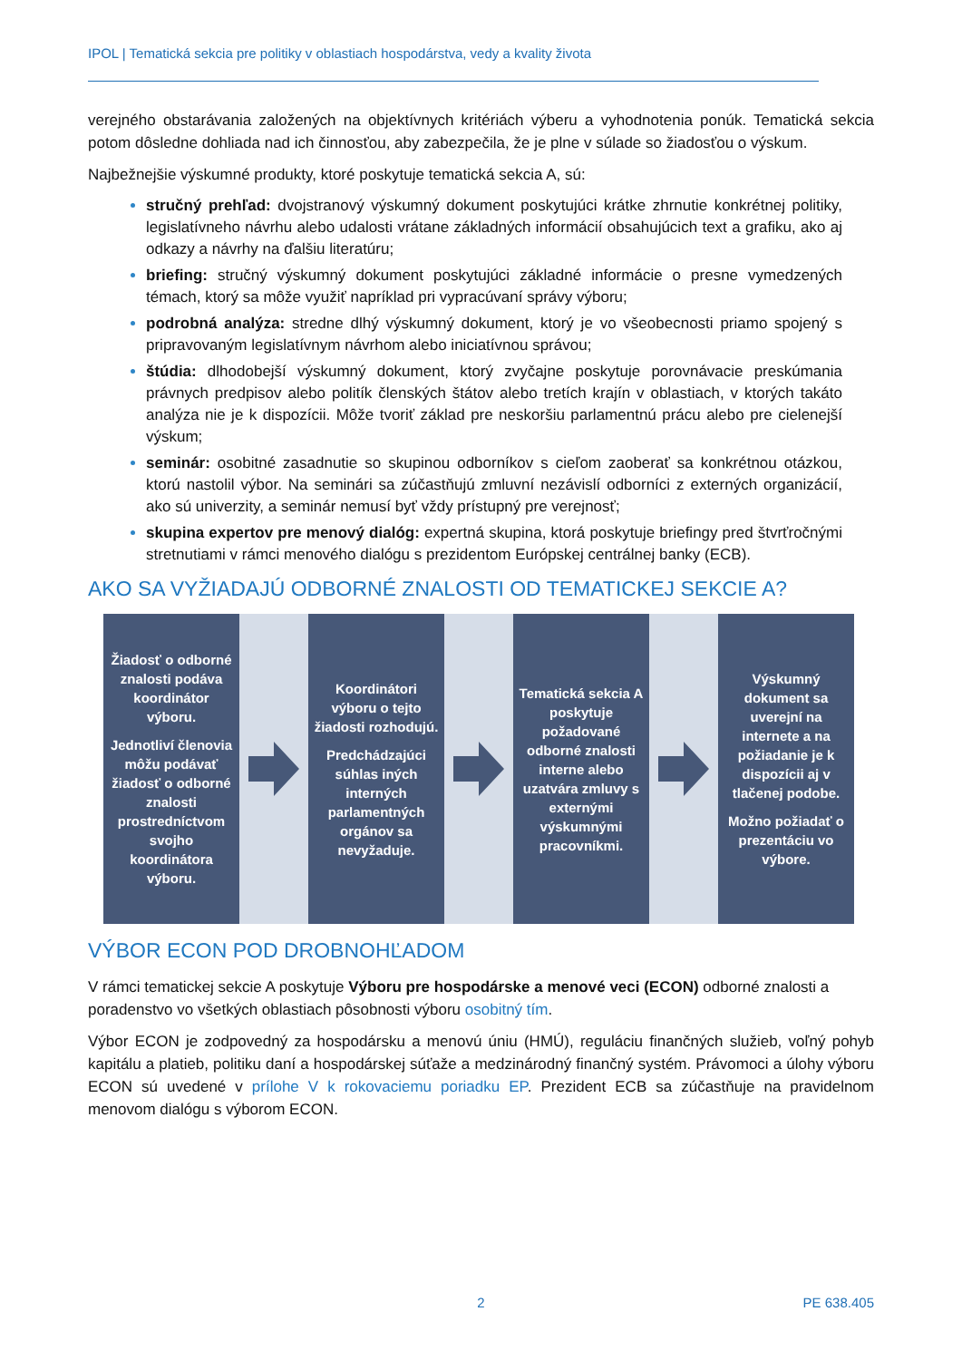IPOL | Tematická sekcia pre politiky v oblastiach hospodárstva, vedy a kvality života
verejného obstarávania založených na objektívnych kritériách výberu a vyhodnotenia ponúk. Tematická sekcia potom dôsledne dohliada nad ich činnosťou, aby zabezpečila, že je plne v súlade so žiadosťou o výskum.
Najbežnejšie výskumné produkty, ktoré poskytuje tematická sekcia A, sú:
stručný prehľad: dvojstranový výskumný dokument poskytujúci krátke zhrnutie konkrétnej politiky, legislatívneho návrhu alebo udalosti vrátane základných informácií obsahujúcich text a grafiku, ako aj odkazy a návrhy na ďalšiu literatúru;
briefing: stručný výskumný dokument poskytujúci základné informácie o presne vymedzených témach, ktorý sa môže využiť napríklad pri vypracúvaní správy výboru;
podrobná analýza: stredne dlhý výskumný dokument, ktorý je vo všeobecnosti priamo spojený s pripravovaným legislatívnym návrhom alebo iniciatívnou správou;
štúdia: dlhodobejší výskumný dokument, ktorý zvyčajne poskytuje porovnávacie preskúmania právnych predpisov alebo politík členských štátov alebo tretích krajín v oblastiach, v ktorých takáto analýza nie je k dispozícii. Môže tvoriť základ pre neskoršiu parlamentnú prácu alebo pre cielenejší výskum;
seminár: osobitné zasadnutie so skupinou odborníkov s cieľom zaoberať sa konkrétnou otázkou, ktorú nastolil výbor. Na seminári sa zúčastňujú zmluvní nezávislí odborníci z externých organizácií, ako sú univerzity, a seminár nemusí byť vždy prístupný pre verejnosť;
skupina expertov pre menový dialóg: expertná skupina, ktorá poskytuje briefingy pred štvrťročnými stretnutiami v rámci menového dialógu s prezidentom Európskej centrálnej banky (ECB).
AKO SA VYŽIADAJÚ ODBORNÉ ZNALOSTI OD TEMATICKEJ SEKCIE A?
Žiadosť o odborné znalosti podáva koordinátor výboru.
Jednotliví členovia môžu podávať žiadosť o odborné znalosti prostredníctvom svojho koordinátora výboru.
Koordinátori výboru o tejto žiadosti rozhodujú.
Predchádzajúci súhlas iných interných parlamentných orgánov sa nevyžaduje.
Tematická sekcia A poskytuje požadované odborné znalosti interne alebo uzatvára zmluvy s externými výskumnými pracovníkmi.
Výskumný dokument sa uverejní na internete a na požiadanie je k dispozícii aj v tlačenej podobe.
Možno požiadať o prezentáciu vo výbore.
VÝBOR ECON POD DROBNOHĽADOM
V rámci tematickej sekcie A poskytuje Výboru pre hospodárske a menové veci (ECON) odborné znalosti a poradenstvo vo všetkých oblastiach pôsobnosti výboru osobitný tím.
Výbor ECON je zodpovedný za hospodársku a menovú úniu (HMÚ), reguláciu finančných služieb, voľný pohyb kapitálu a platieb, politiku daní a hospodárskej súťaže a medzinárodný finančný systém. Právomoci a úlohy výboru ECON sú uvedené v prílohe V k rokovaciemu poriadku EP. Prezident ECB sa zúčastňuje na pravidelnom menovom dialógu s výborom ECON.
2 PE 638.405